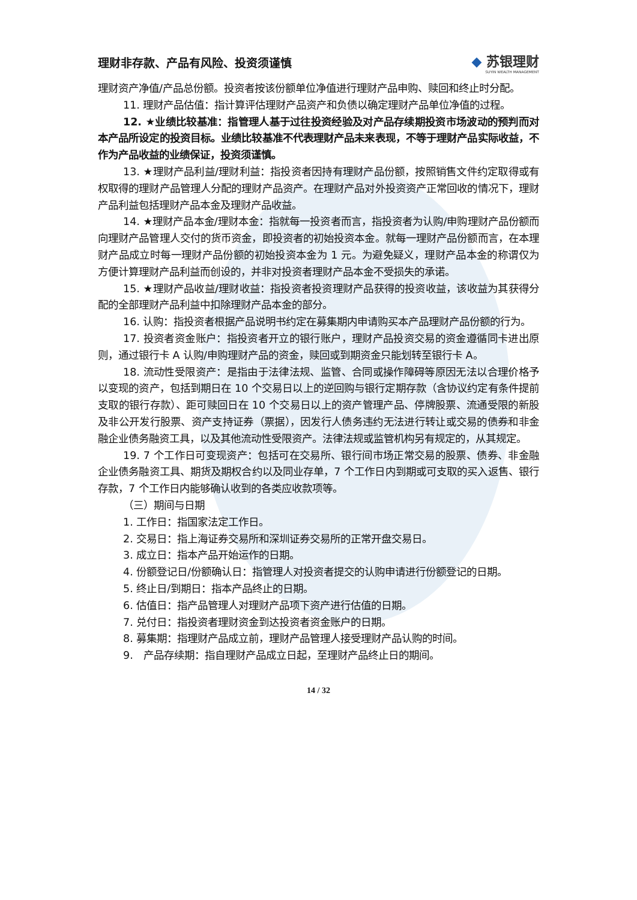理财非存款、产品有风险、投资须谨慎
◆ 苏银理财
SUYIN WEALTH MANAGEMENT
理财资产净值/产品总份额。投资者按该份额单位净值进行理财产品申购、赎回和终止时分配。
11. 理财产品估值：指计算评估理财产品资产和负债以确定理财产品单位净值的过程。
12. ★业绩比较基准：指管理人基于过往投资经验及对产品存续期投资市场波动的预判而对本产品所设定的投资目标。业绩比较基准不代表理财产品未来表现，不等于理财产品实际收益，不作为产品收益的业绩保证，投资须谨慎。
13. ★理财产品利益/理财利益：指投资者因持有理财产品份额，按照销售文件约定取得或有权取得的理财产品管理人分配的理财产品资产。在理财产品对外投资资产正常回收的情况下，理财产品利益包括理财产品本金及理财产品收益。
14. ★理财产品本金/理财本金：指就每一投资者而言，指投资者为认购/申购理财产品份额而向理财产品管理人交付的货币资金，即投资者的初始投资本金。就每一理财产品份额而言，在本理财产品成立时每一理财产品份额的初始投资本金为 1 元。为避免疑义，理财产品本金的称谓仅为方便计算理财产品利益而创设的，并非对投资者理财产品本金不受损失的承诺。
15. ★理财产品收益/理财收益：指投资者投资理财产品获得的投资收益，该收益为其获得分配的全部理财产品利益中扣除理财产品本金的部分。
16. 认购：指投资者根据产品说明书约定在募集期内申请购买本产品理财产品份额的行为。
17. 投资者资金账户：指投资者开立的银行账户，理财产品投资交易的资金遵循同卡进出原则，通过银行卡 A 认购/申购理财产品的资金，赎回或到期资金只能划转至银行卡 A。
18. 流动性受限资产：是指由于法律法规、监管、合同或操作障碍等原因无法以合理价格予以变现的资产，包括到期日在 10 个交易日以上的逆回购与银行定期存款（含协议约定有条件提前支取的银行存款）、距可赎回日在 10 个交易日以上的资产管理产品、停牌股票、流通受限的新股及非公开发行股票、资产支持证券（票据），因发行人债务违约无法进行转让或交易的债券和非金融企业债务融资工具，以及其他流动性受限资产。法律法规或监管机构另有规定的，从其规定。
19. 7 个工作日可变现资产：包括可在交易所、银行间市场正常交易的股票、债券、非金融企业债务融资工具、期货及期权合约以及同业存单，7 个工作日内到期或可支取的买入返售、银行存款，7 个工作日内能够确认收到的各类应收款项等。
（三）期间与日期
1. 工作日：指国家法定工作日。
2. 交易日：指上海证券交易所和深圳证券交易所的正常开盘交易日。
3. 成立日：指本产品开始运作的日期。
4. 份额登记日/份额确认日：指管理人对投资者提交的认购申请进行份额登记的日期。
5. 终止日/到期日：指本产品终止的日期。
6. 估值日：指产品管理人对理财产品项下资产进行估值的日期。
7. 兑付日：指投资者理财资金到达投资者资金账户的日期。
8. 募集期：指理财产品成立前，理财产品管理人接受理财产品认购的时间。
9.　产品存续期：指自理财产品成立日起，至理财产品终止日的期间。
14 / 32